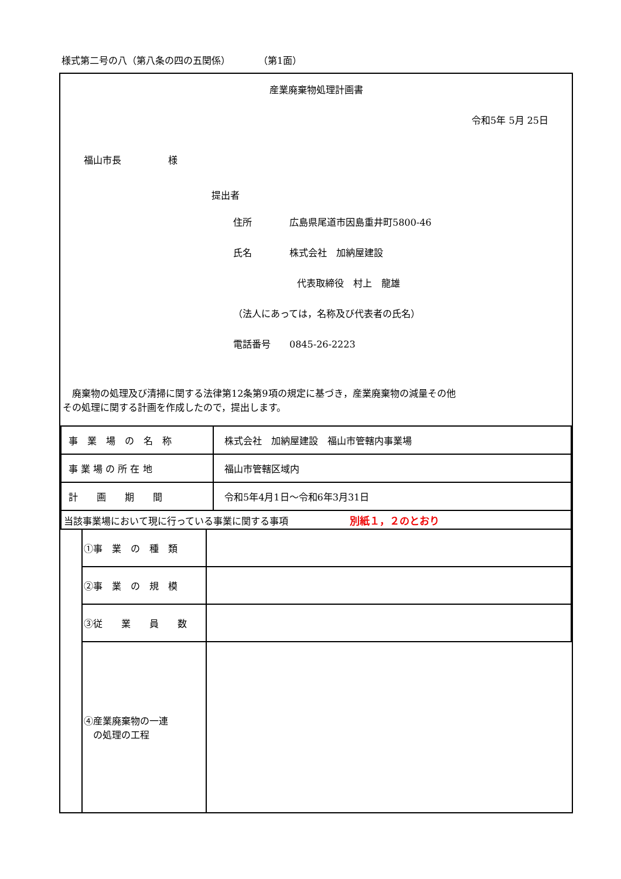様式第二号の八（第八条の四の五関係）　　　　（第1面）
産業廃棄物処理計画書
令和5年 5月 25日
福山市長　　　　　様
提出者
住所　　　　広島県尾道市因島重井町5800-46
氏名　　　　株式会社　加納屋建設
代表取締役　村上　龍雄
（法人にあっては，名称及び代表者の氏名）
電話番号　　0845-26-2223
　廃棄物の処理及び清掃に関する法律第12条第9項の規定に基づき，産業廃棄物の減量その他
その処理に関する計画を作成したので，提出します。
| 事 業 場 の 名 称 | 株式会社 加納屋建設 福山市管轄内事業場 |
| 事 業 場 の 所 在 地 | 福山市管轄区域内 |
| 計 画 期 間 | 令和5年4月1日～令和6年3月31日 |
| 当該事業場において現に行っている事業に関する事項 別紙１，２のとおり | |
| | ①事 業 の 種 類 | |
| | ②事 業 の 規 模 | |
| | ③従 業 員 数 | |
| | ④産業廃棄物の一連 の処理の工程 | |